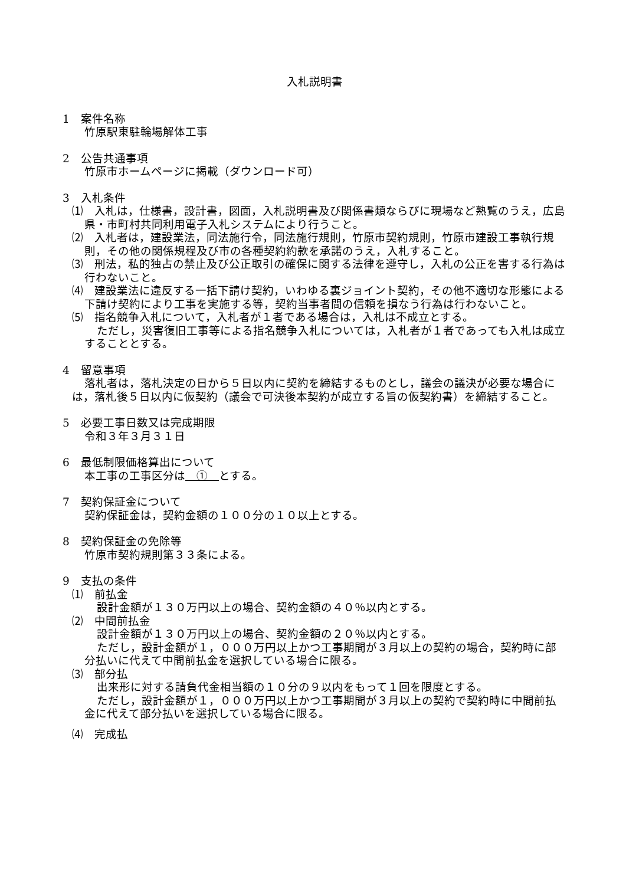入札説明書
1　案件名称
竹原駅東駐輪場解体工事
2　公告共通事項
竹原市ホームページに掲載（ダウンロード可）
3　入札条件
⑴　入札は，仕様書，設計書，図面，入札説明書及び関係書類ならびに現場など熟覧のうえ，広島県・市町村共同利用電子入札システムにより行うこと。
⑵　入札者は，建設業法，同法施行令，同法施行規則，竹原市契約規則，竹原市建設工事執行規則，その他の関係規程及び市の各種契約約款を承諾のうえ，入札すること。
⑶　刑法，私的独占の禁止及び公正取引の確保に関する法律を遵守し，入札の公正を害する行為は行わないこと。
⑷　建設業法に違反する一括下請け契約，いわゆる裏ジョイント契約，その他不適切な形態による下請け契約により工事を実施する等，契約当事者間の信頼を損なう行為は行わないこと。
⑸　指名競争入札について，入札者が１者である場合は，入札は不成立とする。
ただし，災害復旧工事等による指名競争入札については，入札者が１者であっても入札は成立することとする。
4　留意事項
落札者は，落札決定の日から５日以内に契約を締結するものとし，議会の議決が必要な場合には，落札後５日以内に仮契約（議会で可決後本契約が成立する旨の仮契約書）を締結すること。
5　必要工事日数又は完成期限
令和３年３月３１日
6　最低制限価格算出について
本工事の工事区分は　①　とする。
7　契約保証金について
契約保証金は，契約金額の１００分の１０以上とする。
8　契約保証金の免除等
竹原市契約規則第３３条による。
9　支払の条件
⑴　前払金
設計金額が１３０万円以上の場合、契約金額の４０％以内とする。
⑵　中間前払金
設計金額が１３０万円以上の場合、契約金額の２０％以内とする。
ただし，設計金額が１，０００万円以上かつ工事期間が３月以上の契約の場合，契約時に部分払いに代えて中間前払金を選択している場合に限る。
⑶　部分払
出来形に対する請負代金相当額の１０分の９以内をもって１回を限度とする。
ただし，設計金額が１，０００万円以上かつ工事期間が３月以上の契約で契約時に中間前払金に代えて部分払いを選択している場合に限る。
⑷　完成払